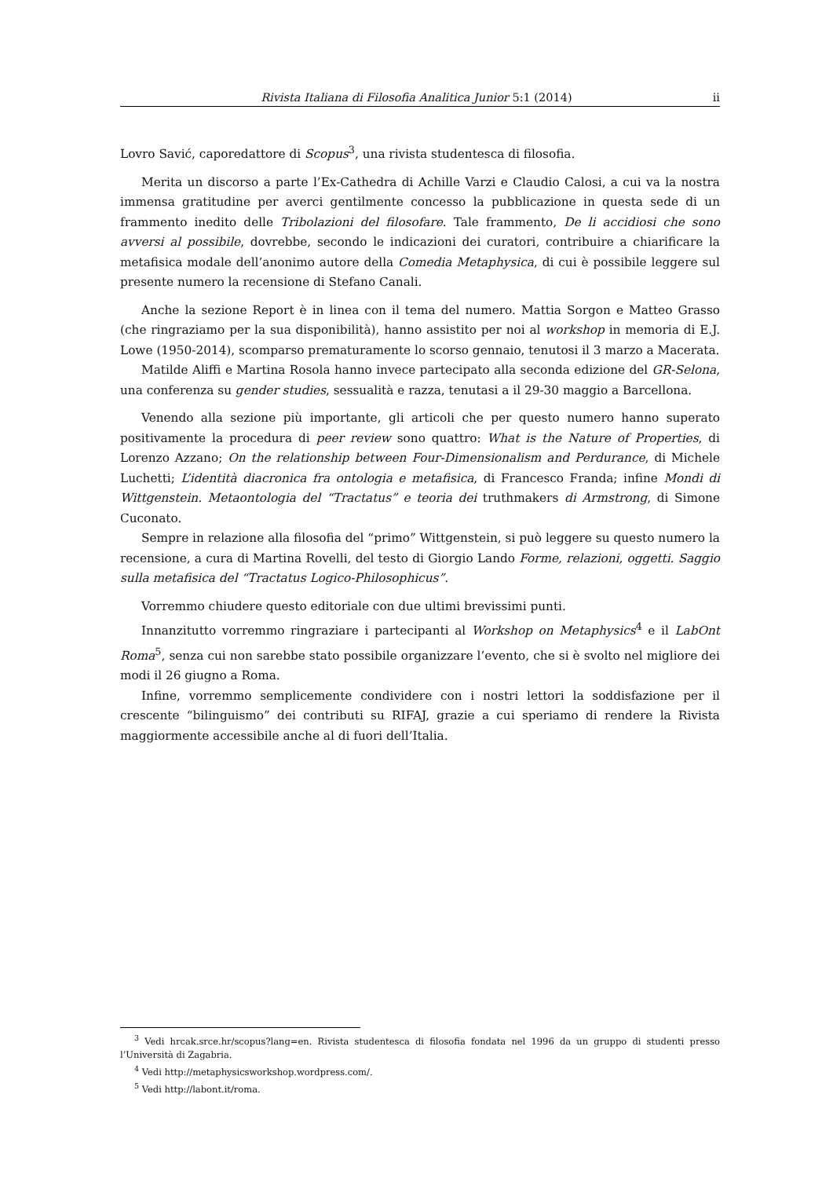Rivista Italiana di Filosofia Analitica Junior 5:1 (2014) ii
Lovro Savić, caporedattore di Scopus<sup>3</sup>, una rivista studentesca di filosofia.
Merita un discorso a parte l’Ex-Cathedra di Achille Varzi e Claudio Calosi, a cui va la nostra immensa gratitudine per averci gentilmente concesso la pubblicazione in questa sede di un frammento inedito delle Tribolazioni del filosofare. Tale frammento, De li accidiosi che sono avversi al possibile, dovrebbe, secondo le indicazioni dei curatori, contribuire a chiarificare la metafisica modale dell’anonimo autore della Comedia Metaphysica, di cui è possibile leggere sul presente numero la recensione di Stefano Canali.
Anche la sezione Report è in linea con il tema del numero. Mattia Sorgon e Matteo Grasso (che ringraziamo per la sua disponibilità), hanno assistito per noi al workshop in memoria di E.J. Lowe (1950-2014), scomparso prematuramente lo scorso gennaio, tenutosi il 3 marzo a Macerata.
Matilde Aliffi e Martina Rosola hanno invece partecipato alla seconda edizione del GR-Selona, una conferenza su gender studies, sessualità e razza, tenutasi a il 29-30 maggio a Barcellona.
Venendo alla sezione più importante, gli articoli che per questo numero hanno superato positivamente la procedura di peer review sono quattro: What is the Nature of Properties, di Lorenzo Azzano; On the relationship between Four-Dimensionalism and Perdurance, di Michele Luchetti; L’identità diacronica fra ontologia e metafisica, di Francesco Franda; infine Mondi di Wittgenstein. Metaontologia del “Tractatus” e teoria dei truthmakers di Armstrong, di Simone Cuconato.
Sempre in relazione alla filosofia del “primo” Wittgenstein, si può leggere su questo numero la recensione, a cura di Martina Rovelli, del testo di Giorgio Lando Forme, relazioni, oggetti. Saggio sulla metafisica del “Tractatus Logico-Philosophicus”.
Vorremmo chiudere questo editoriale con due ultimi brevissimi punti.
Innanzitutto vorremmo ringraziare i partecipanti al Workshop on Metaphysics<sup>4</sup> e il LabOnt Roma<sup>5</sup>, senza cui non sarebbe stato possibile organizzare l’evento, che si è svolto nel migliore dei modi il 26 giugno a Roma.
Infine, vorremmo semplicemente condividere con i nostri lettori la soddisfazione per il crescente “bilinguismo” dei contributi su RIFAJ, grazie a cui speriamo di rendere la Rivista maggiormente accessibile anche al di fuori dell’Italia.
<sup>3</sup> Vedi hrcak.srce.hr/scopus?lang=en. Rivista studentesca di filosofia fondata nel 1996 da un gruppo di studenti presso l’Università di Zagabria.
<sup>4</sup> Vedi http://metaphysicsworkshop.wordpress.com/.
<sup>5</sup> Vedi http://labont.it/roma.